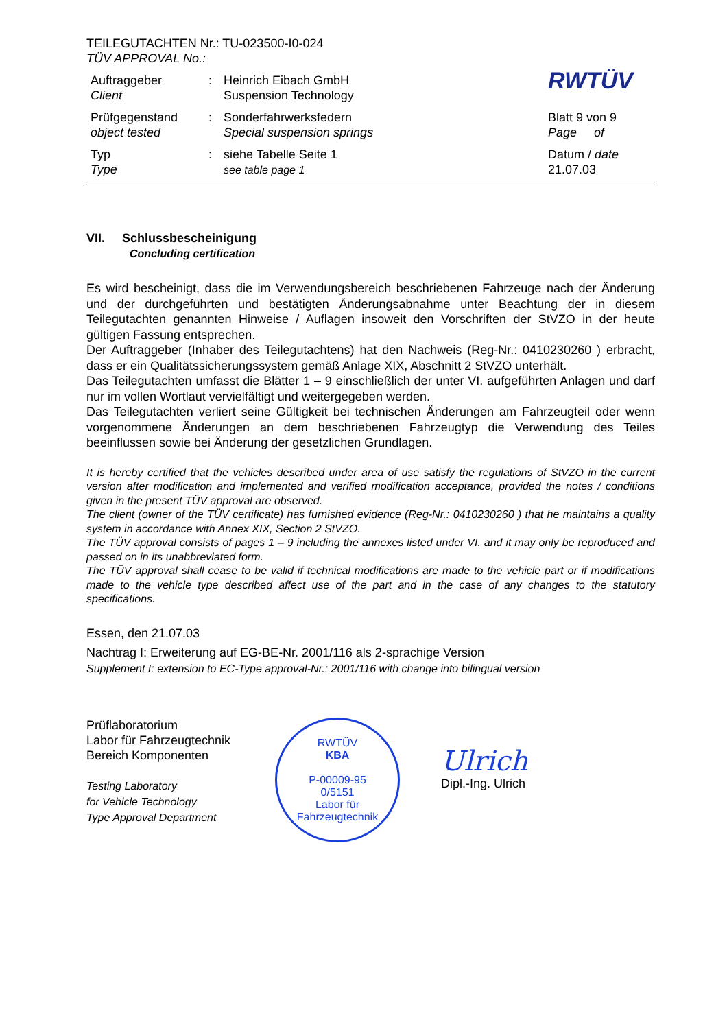TEILEGUTACHTEN Nr.: TU-023500-I0-024
TÜV APPROVAL No.:
| Auftraggeber Client | : | Heinrich Eibach GmbH Suspension Technology | RWTÜV |
| Prüfgegenstand object tested | : | Sonderfahrwerksfedern Special suspension springs | Blatt 9 von 9 Page of |
| Typ Type | : | siehe Tabelle Seite 1 see table page 1 | Datum / date 21.07.03 |
VII. Schlussbescheinigung
Concluding certification
Es wird bescheinigt, dass die im Verwendungsbereich beschriebenen Fahrzeuge nach der Änderung und der durchgeführten und bestätigten Änderungsabnahme unter Beachtung der in diesem Teilegutachten genannten Hinweise / Auflagen insoweit den Vorschriften der StVZO in der heute gültigen Fassung entsprechen.
Der Auftraggeber (Inhaber des Teilegutachtens) hat den Nachweis (Reg-Nr.: 0410230260 ) erbracht, dass er ein Qualitätssicherungssystem gemäß Anlage XIX, Abschnitt 2 StVZO unterhält.
Das Teilegutachten umfasst die Blätter 1 – 9 einschließlich der unter VI. aufgeführten Anlagen und darf nur im vollen Wortlaut vervielfältigt und weitergegeben werden.
Das Teilegutachten verliert seine Gültigkeit bei technischen Änderungen am Fahrzeugteil oder wenn vorgenommene Änderungen an dem beschriebenen Fahrzeugtyp die Verwendung des Teiles beeinflussen sowie bei Änderung der gesetzlichen Grundlagen.
It is hereby certified that the vehicles described under area of use satisfy the regulations of StVZO in the current version after modification and implemented and verified modification acceptance, provided the notes / conditions given in the present TÜV approval are observed.
The client (owner of the TÜV certificate) has furnished evidence (Reg-Nr.: 0410230260 ) that he maintains a quality system in accordance with Annex XIX, Section 2 StVZO.
The TÜV approval consists of pages 1 – 9 including the annexes listed under VI. and it may only be reproduced and passed on in its unabbreviated form.
The TÜV approval shall cease to be valid if technical modifications are made to the vehicle part or if modifications made to the vehicle type described affect use of the part and in the case of any changes to the statutory specifications.
Essen, den 21.07.03
Nachtrag I: Erweiterung auf EG-BE-Nr. 2001/116 als 2-sprachige Version
Supplement I: extension to EC-Type approval-Nr.: 2001/116 with change into bilingual version
Prüflaboratorium
Labor für Fahrzeugtechnik
Bereich Komponenten
Testing Laboratory
for Vehicle Technology
Type Approval Department
RWTÜV
KBA
P-00009-95
0/5151
Labor für Fahrzeugtechnik
Ulrich
Dipl.-Ing. Ulrich